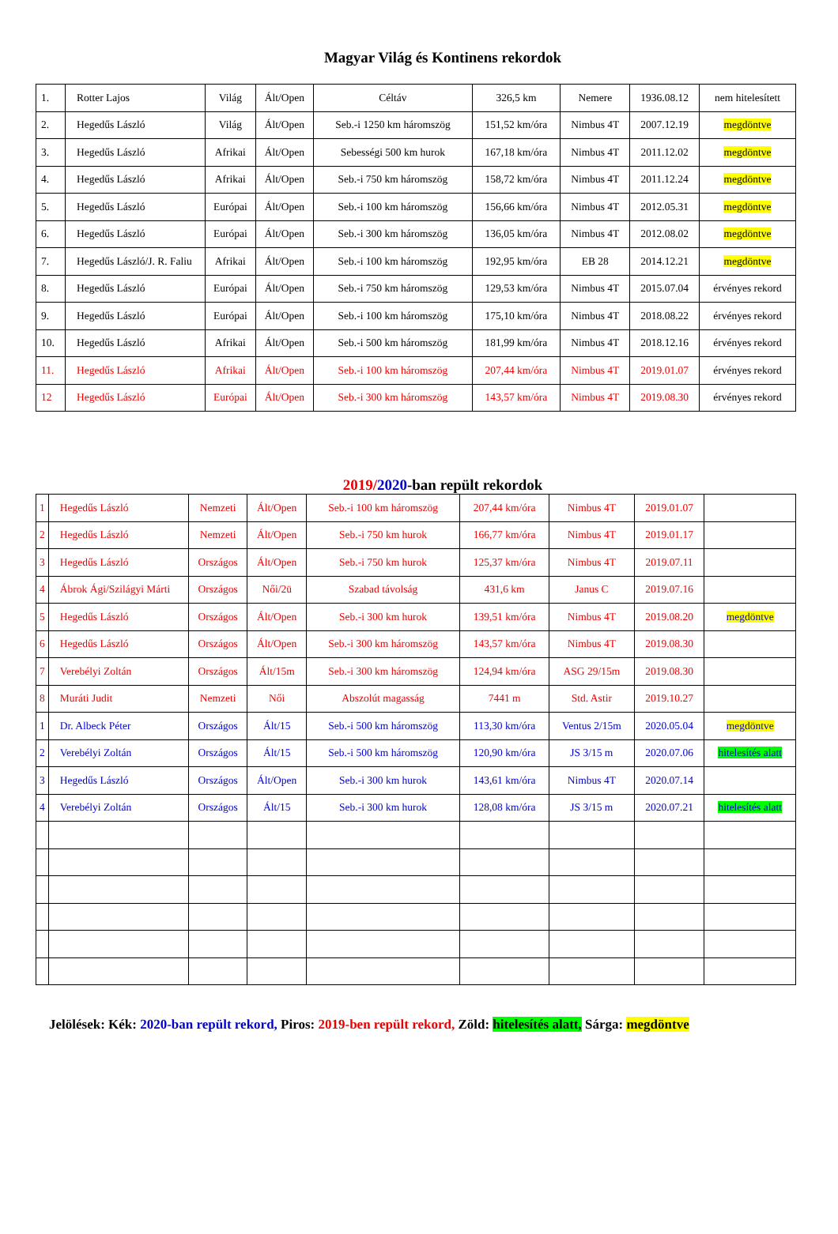Magyar Világ és Kontinens rekordok
| 1. | Rotter Lajos | Világ | Ált/Open | Céltáv | 326,5 km | Nemere | 1936.08.12 | nem hitelesített |
| 2. | Hegedűs László | Világ | Ált/Open | Seb.-i 1250 km háromszög | 151,52 km/óra | Nimbus 4T | 2007.12.19 | megdöntve |
| 3. | Hegedűs László | Afrikai | Ált/Open | Sebességi 500 km hurok | 167,18 km/óra | Nimbus 4T | 2011.12.02 | megdöntve |
| 4. | Hegedűs László | Afrikai | Ált/Open | Seb.-i 750 km háromszög | 158,72 km/óra | Nimbus 4T | 2011.12.24 | megdöntve |
| 5. | Hegedűs László | Európai | Ált/Open | Seb.-i 100 km háromszög | 156,66 km/óra | Nimbus 4T | 2012.05.31 | megdöntve |
| 6. | Hegedűs László | Európai | Ált/Open | Seb.-i 300 km háromszög | 136,05 km/óra | Nimbus 4T | 2012.08.02 | megdöntve |
| 7. | Hegedűs László/J. R. Faliu | Afrikai | Ált/Open | Seb.-i 100 km háromszög | 192,95 km/óra | EB 28 | 2014.12.21 | megdöntve |
| 8. | Hegedűs László | Európai | Ált/Open | Seb.-i 750 km háromszög | 129,53 km/óra | Nimbus 4T | 2015.07.04 | érvényes rekord |
| 9. | Hegedűs László | Európai | Ált/Open | Seb.-i 100 km háromszög | 175,10 km/óra | Nimbus 4T | 2018.08.22 | érvényes rekord |
| 10. | Hegedűs László | Afrikai | Ált/Open | Seb.-i 500 km háromszög | 181,99 km/óra | Nimbus 4T | 2018.12.16 | érvényes rekord |
| 11. | Hegedűs László | Afrikai | Ált/Open | Seb.-i 100 km háromszög | 207,44 km/óra | Nimbus 4T | 2019.01.07 | érvényes rekord |
| 12 | Hegedűs László | Európai | Ált/Open | Seb.-i 300 km háromszög | 143,57 km/óra | Nimbus 4T | 2019.08.30 | érvényes rekord |
2019/2020-ban repült rekordok
| 1 | Hegedűs László | Nemzeti | Ált/Open | Seb.-i 100 km háromszög | 207,44 km/óra | Nimbus 4T | 2019.01.07 | |
| 2 | Hegedűs László | Nemzeti | Ált/Open | Seb.-i 750 km hurok | 166,77 km/óra | Nimbus 4T | 2019.01.17 | |
| 3 | Hegedűs László | Országos | Ált/Open | Seb.-i 750 km hurok | 125,37 km/óra | Nimbus 4T | 2019.07.11 | |
| 4 | Ábrok Ági/Szilágyi Márti | Országos | Női/2ü | Szabad távolság | 431,6 km | Janus C | 2019.07.16 | |
| 5 | Hegedűs László | Országos | Ált/Open | Seb.-i 300 km hurok | 139,51 km/óra | Nimbus 4T | 2019.08.20 | megdöntve |
| 6 | Hegedűs László | Országos | Ált/Open | Seb.-i 300 km háromszög | 143,57 km/óra | Nimbus 4T | 2019.08.30 | |
| 7 | Verebélyi Zoltán | Országos | Ált/15m | Seb.-i 300 km háromszög | 124,94 km/óra | ASG 29/15m | 2019.08.30 | |
| 8 | Muráti Judit | Nemzeti | Női | Abszolút magasság | 7441 m | Std. Astir | 2019.10.27 | |
| 1 | Dr. Albeck Péter | Országos | Ált/15 | Seb.-i 500 km háromszög | 113,30 km/óra | Ventus 2/15m | 2020.05.04 | megdöntve |
| 2 | Verebélyi Zoltán | Országos | Ált/15 | Seb.-i 500 km háromszög | 120,90 km/óra | JS 3/15 m | 2020.07.06 | hitelesítés alatt |
| 3 | Hegedűs László | Országos | Ált/Open | Seb.-i 300 km hurok | 143,61 km/óra | Nimbus 4T | 2020.07.14 | |
| 4 | Verebélyi Zoltán | Országos | Ált/15 | Seb.-i 300 km hurok | 128,08 km/óra | JS 3/15 m | 2020.07.21 | hitelesítés alatt |
Jelölések: Kék: 2020-ban repült rekord, Piros: 2019-ben repült rekord, Zöld: hitelesítés alatt, Sárga: megdöntve